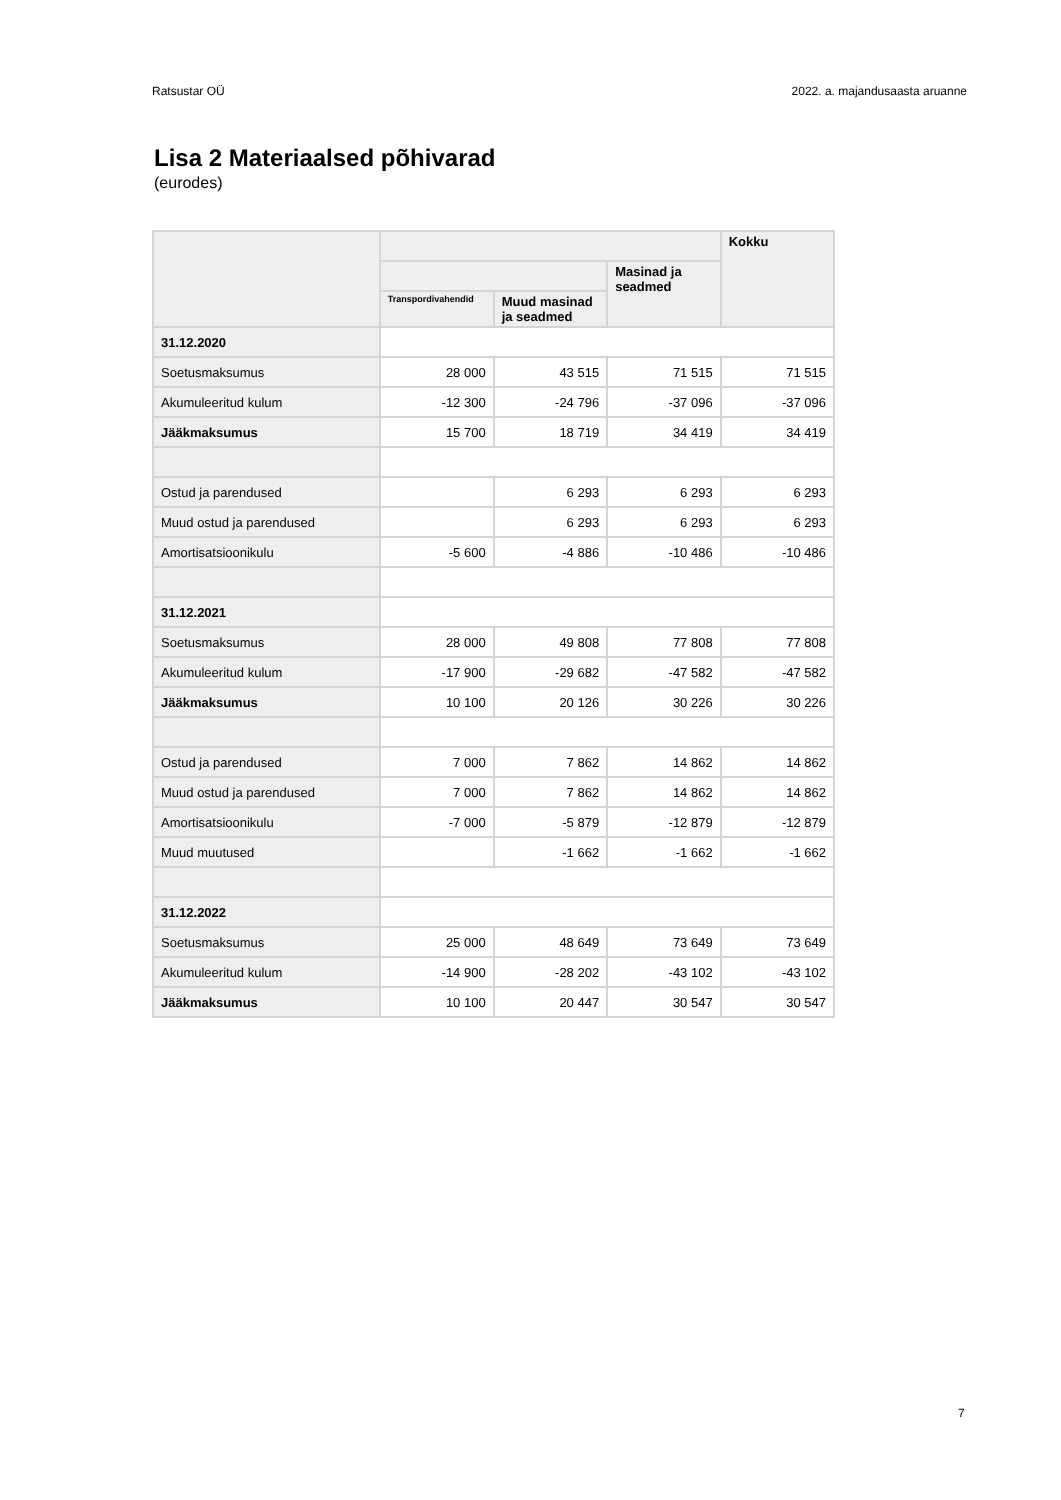Ratsustar OÜ 2022. a. majandusaasta aruanne
Lisa 2 Materiaalsed põhivarad
(eurodes)
| | | | | Kokku |
| --- | --- | --- | --- | --- |
| | | | Masinad ja seadmed | |
| | Transpordivahendid | Muud masinad ja seadmed | | |
| 31.12.2020 | | | | |
| Soetusmaksumus | 28 000 | 43 515 | 71 515 | 71 515 |
| Akumuleeritud kulum | -12 300 | -24 796 | -37 096 | -37 096 |
| Jääkmaksumus | 15 700 | 18 719 | 34 419 | 34 419 |
| Ostud ja parendused | | 6 293 | 6 293 | 6 293 |
| Muud ostud ja parendused | | 6 293 | 6 293 | 6 293 |
| Amortisatsioonikulu | -5 600 | -4 886 | -10 486 | -10 486 |
| 31.12.2021 | | | | |
| Soetusmaksumus | 28 000 | 49 808 | 77 808 | 77 808 |
| Akumuleeritud kulum | -17 900 | -29 682 | -47 582 | -47 582 |
| Jääkmaksumus | 10 100 | 20 126 | 30 226 | 30 226 |
| Ostud ja parendused | 7 000 | 7 862 | 14 862 | 14 862 |
| Muud ostud ja parendused | 7 000 | 7 862 | 14 862 | 14 862 |
| Amortisatsioonikulu | -7 000 | -5 879 | -12 879 | -12 879 |
| Muud muutused | | -1 662 | -1 662 | -1 662 |
| 31.12.2022 | | | | |
| Soetusmaksumus | 25 000 | 48 649 | 73 649 | 73 649 |
| Akumuleeritud kulum | -14 900 | -28 202 | -43 102 | -43 102 |
| Jääkmaksumus | 10 100 | 20 447 | 30 547 | 30 547 |
7